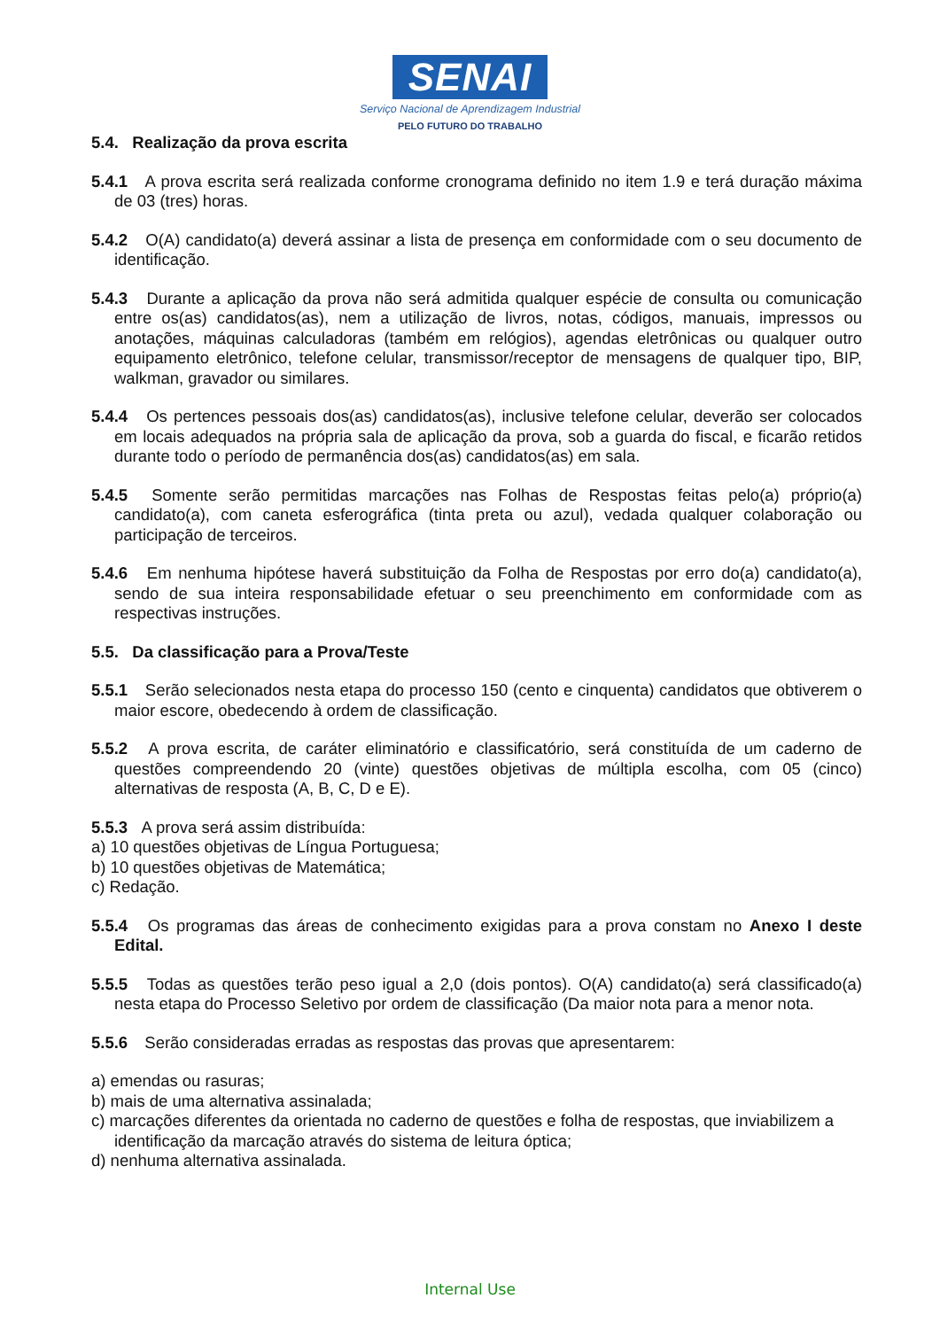SENAI
Serviço Nacional de Aprendizagem Industrial
PELO FUTURO DO TRABALHO
5.4. Realização da prova escrita
5.4.1 A prova escrita será realizada conforme cronograma definido no item 1.9 e terá duração máxima de 03 (tres) horas.
5.4.2 O(A) candidato(a) deverá assinar a lista de presença em conformidade com o seu documento de identificação.
5.4.3 Durante a aplicação da prova não será admitida qualquer espécie de consulta ou comunicação entre os(as) candidatos(as), nem a utilização de livros, notas, códigos, manuais, impressos ou anotações, máquinas calculadoras (também em relógios), agendas eletrônicas ou qualquer outro equipamento eletrônico, telefone celular, transmissor/receptor de mensagens de qualquer tipo, BIP, walkman, gravador ou similares.
5.4.4 Os pertences pessoais dos(as) candidatos(as), inclusive telefone celular, deverão ser colocados em locais adequados na própria sala de aplicação da prova, sob a guarda do fiscal, e ficarão retidos durante todo o período de permanência dos(as) candidatos(as) em sala.
5.4.5 Somente serão permitidas marcações nas Folhas de Respostas feitas pelo(a) próprio(a) candidato(a), com caneta esferográfica (tinta preta ou azul), vedada qualquer colaboração ou participação de terceiros.
5.4.6 Em nenhuma hipótese haverá substituição da Folha de Respostas por erro do(a) candidato(a), sendo de sua inteira responsabilidade efetuar o seu preenchimento em conformidade com as respectivas instruções.
5.5. Da classificação para a Prova/Teste
5.5.1 Serão selecionados nesta etapa do processo 150 (cento e cinquenta) candidatos que obtiverem o maior escore, obedecendo à ordem de classificação.
5.5.2 A prova escrita, de caráter eliminatório e classificatório, será constituída de um caderno de questões compreendendo 20 (vinte) questões objetivas de múltipla escolha, com 05 (cinco) alternativas de resposta (A, B, C, D e E).
5.5.3 A prova será assim distribuída:
a) 10 questões objetivas de Língua Portuguesa;
b) 10 questões objetivas de Matemática;
c) Redação.
5.5.4 Os programas das áreas de conhecimento exigidas para a prova constam no Anexo I deste Edital.
5.5.5 Todas as questões terão peso igual a 2,0 (dois pontos). O(A) candidato(a) será classificado(a) nesta etapa do Processo Seletivo por ordem de classificação (Da maior nota para a menor nota.
5.5.6 Serão consideradas erradas as respostas das provas que apresentarem:
a) emendas ou rasuras;
b) mais de uma alternativa assinalada;
c) marcações diferentes da orientada no caderno de questões e folha de respostas, que inviabilizem a identificação da marcação através do sistema de leitura óptica;
d) nenhuma alternativa assinalada.
Internal Use